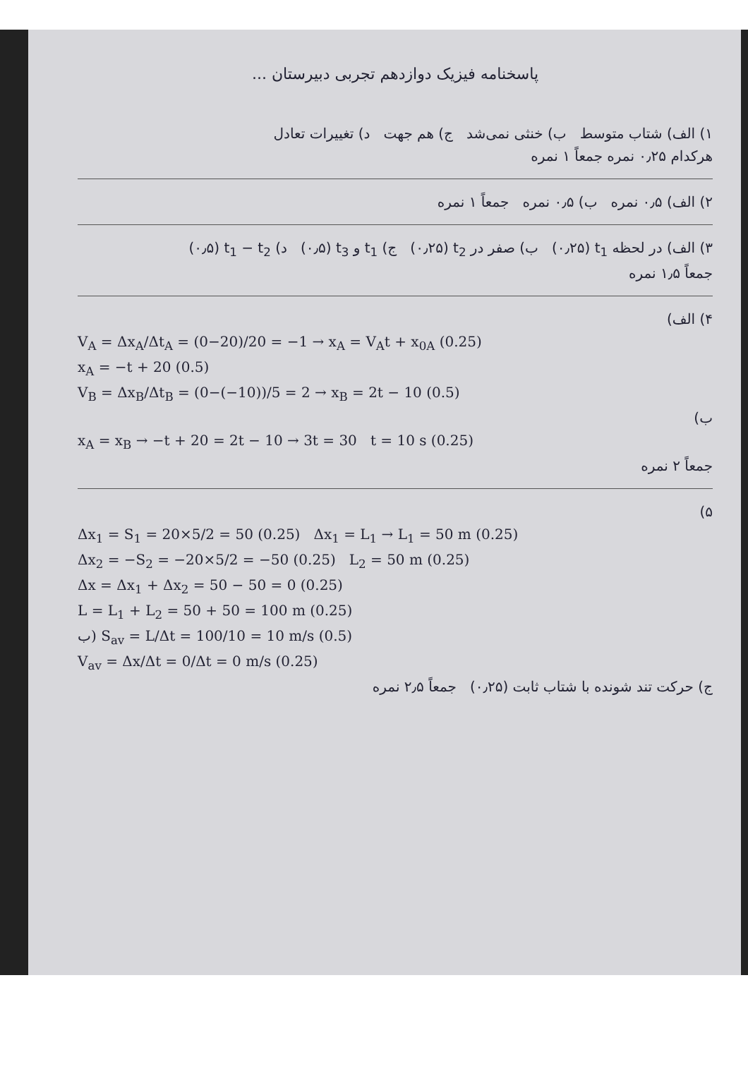پاسخنامه فیزیک دوازدهم تجربی دبیرستان ...
۱) الف) شتاب متوسط ب) خنثی نمی‌شد ج) هم جهت د) تغییرات تعادل
هرکدام ۰٫۲۵ نمره جمعاً ۱ نمره
۲) الف) ۰٫۵ نمره ب) ۰٫۵ نمره جمعاً ۱ نمره
۳) الف) در لحظه t<sub>1</sub> (۰٫۲۵) ب) صفر در t<sub>2</sub> (۰٫۲۵) ج) t<sub>1</sub> و t<sub>3</sub> (۰٫۵) د) t<sub>1</sub> − t<sub>2</sub> (۰٫۵)
جمعاً ۱٫۵ نمره
۴) الف)
V<sub>A</sub> = Δx<sub>A</sub>/Δt<sub>A</sub> = (0−20)/20 = −1 → x<sub>A</sub> = V<sub>A</sub>t + x<sub>0A</sub> (0.25)
x<sub>A</sub> = −t + 20 (0.5)
V<sub>B</sub> = Δx<sub>B</sub>/Δt<sub>B</sub> = (0−(−10))/5 = 2 → x<sub>B</sub> = 2t − 10 (0.5)
ب)
x<sub>A</sub> = x<sub>B</sub> → −t + 20 = 2t − 10 → 3t = 30 t = 10 s (0.25)
جمعاً ۲ نمره
۵)
Δx<sub>1</sub> = S<sub>1</sub> = 20×5/2 = 50 (0.25) Δx<sub>1</sub> = L<sub>1</sub> → L<sub>1</sub> = 50 m (0.25)
Δx<sub>2</sub> = −S<sub>2</sub> = −20×5/2 = −50 (0.25) L<sub>2</sub> = 50 m (0.25)
Δx = Δx<sub>1</sub> + Δx<sub>2</sub> = 50 − 50 = 0 (0.25)
L = L<sub>1</sub> + L<sub>2</sub> = 50 + 50 = 100 m (0.25)
ب) S<sub>av</sub> = L/Δt = 100/10 = 10 m/s (0.5)
V<sub>av</sub> = Δx/Δt = 0/Δt = 0 m/s (0.25)
ج) حرکت تند شونده با شتاب ثابت (۰٫۲۵) جمعاً ۲٫۵ نمره